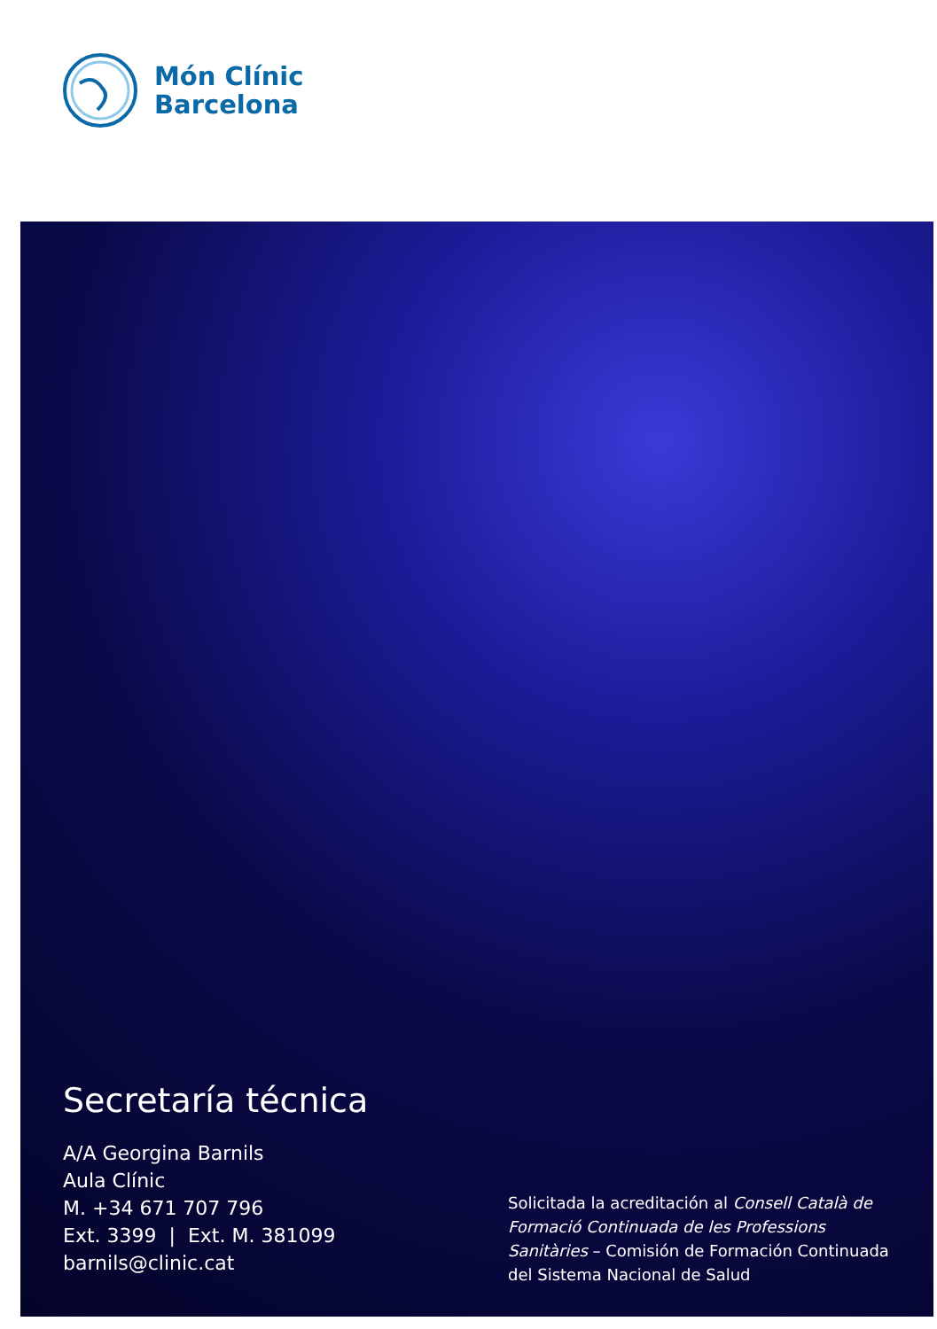Món Clínic
Barcelona
Secretaría técnica
A/A Georgina Barnils
Aula Clínic
M. +34 671 707 796
Ext. 3399 | Ext. M. 381099
barnils@clinic.cat
Solicitada la acreditación al Consell Català de Formació Continuada de les Professions Sanitàries – Comisión de Formación Continuada del Sistema Nacional de Salud